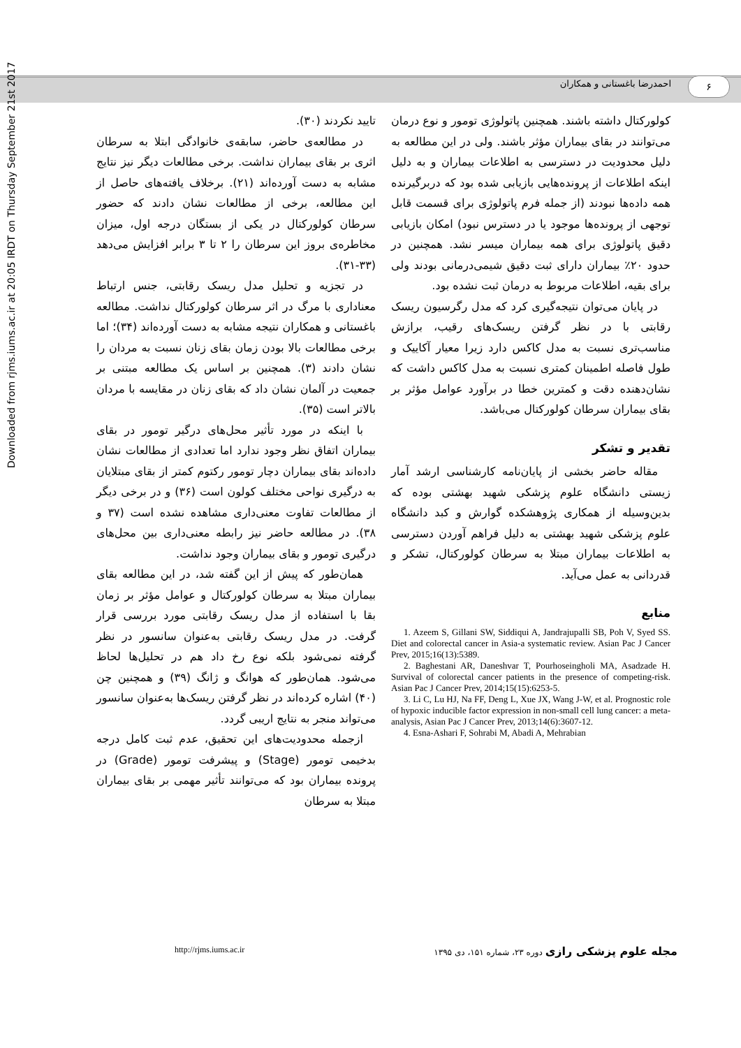۶ احمدرضا باغستانی و همکاران
Downloaded from rjms.iums.ac.ir at 20:05 IRDT on Thursday September 21st 2017
تایید نکردند (۳۰).
در مطالعه‌ی حاضر، سابقه‌ی خانوادگی ابتلا به سرطان اثری بر بقای بیماران نداشت. برخی مطالعات دیگر نیز نتایج مشابه به دست آورده‌اند (۲۱). برخلاف یافته‌های حاصل از این مطالعه، برخی از مطالعات نشان دادند که حضور سرطان کولورکتال در یکی از بستگان درجه اول، میزان مخاطره‌ی بروز این سرطان را ۲ تا ۳ برابر افزایش می‌دهد (۳۳-۳۱).
در تجزیه و تحلیل مدل ریسک رقابتی، جنس ارتباط معناداری با مرگ در اثر سرطان کولورکتال نداشت. مطالعه باغستانی و همکاران نتیجه مشابه به دست آورده‌اند (۳۴)؛ اما برخی مطالعات بالا بودن زمان بقای زنان نسبت به مردان را نشان دادند (۳). همچنین بر اساس یک مطالعه مبتنی بر جمعیت در آلمان نشان داد که بقای زنان در مقایسه با مردان بالاتر است (۳۵).
با اینکه در مورد تأثیر محل‌های درگیر تومور در بقای بیماران اتفاق نظر وجود ندارد اما تعدادی از مطالعات نشان داده‌اند بقای بیماران دچار تومور رکتوم کمتر از بقای مبتلایان به درگیری نواحی مختلف کولون است (۳۶) و در برخی دیگر از مطالعات تفاوت معنی‌داری مشاهده نشده است (۳۷ و ۳۸). در مطالعه حاضر نیز رابطه معنی‌داری بین محل‌های درگیری تومور و بقای بیماران وجود نداشت.
همان‌طور که پیش از این گفته شد، در این مطالعه بقای بیماران مبتلا به سرطان کولورکتال و عوامل مؤثر بر زمان بقا با استفاده از مدل ریسک رقابتی مورد بررسی قرار گرفت. در مدل ریسک رقابتی به‌عنوان سانسور در نظر گرفته نمی‌شود بلکه نوع رخ داد هم در تحلیل‌ها لحاظ می‌شود. همان‌طور که هوانگ و ژانگ (۳۹) و همچنین چن (۴۰) اشاره کرده‌اند در نظر گرفتن ریسک‌ها به‌عنوان سانسور می‌تواند منجر به نتایج اریبی گردد.
ازجمله محدودیت‌های این تحقیق، عدم ثبت کامل درجه بدخیمی تومور (Stage) و پیشرفت تومور (Grade) در پرونده بیماران بود که می‌توانند تأثیر مهمی بر بقای بیماران مبتلا به سرطان
کولورکتال داشته باشند. همچنین پاتولوژی تومور و نوع درمان می‌توانند در بقای بیماران مؤثر باشند. ولی در این مطالعه به دلیل محدودیت در دسترسی به اطلاعات بیماران و به دلیل اینکه اطلاعات از پرونده‌هایی بازیابی شده بود که دربرگیرنده همه داده‌ها نبودند (از جمله فرم پاتولوژی برای قسمت قابل توجهی از پرونده‌ها موجود یا در دسترس نبود) امکان بازیابی دقیق پاتولوژی برای همه بیماران میسر نشد. همچنین در حدود ۲۰٪ بیماران دارای ثبت دقیق شیمی‌درمانی بودند ولی برای بقیه، اطلاعات مربوط به درمان ثبت نشده بود.
در پایان می‌توان نتیجه‌گیری کرد که مدل رگرسیون ریسک رقابتی با در نظر گرفتن ریسک‌های رقیب، برازش مناسب‌تری نسبت به مدل کاکس دارد زیرا معیار آکاییک و طول فاصله اطمینان کمتری نسبت به مدل کاکس داشت که نشان‌دهنده دقت و کمترین خطا در برآورد عوامل مؤثر بر بقای بیماران سرطان کولورکتال می‌باشد.
تقدیر و تشکر
مقاله حاضر بخشی از پایان‌نامه کارشناسی ارشد آمار زیستی دانشگاه علوم پزشکی شهید بهشتی بوده که بدین‌وسیله از همکاری پژوهشکده گوارش و کبد دانشگاه علوم پزشکی شهید بهشتی به دلیل فراهم آوردن دسترسی به اطلاعات بیماران مبتلا به سرطان کولورکتال، تشکر و قدردانی به عمل می‌آید.
منابع
1. Azeem S, Gillani SW, Siddiqui A, Jandrajupalli SB, Poh V, Syed SS. Diet and colorectal cancer in Asia-a systematic review. Asian Pac J Cancer Prev, 2015;16(13):5389.
2. Baghestani AR, Daneshvar T, Pourhoseingholi MA, Asadzade H. Survival of colorectal cancer patients in the presence of competing-risk. Asian Pac J Cancer Prev, 2014;15(15):6253-5.
3. Li C, Lu HJ, Na FF, Deng L, Xue JX, Wang J-W, et al. Prognostic role of hypoxic inducible factor expression in non-small cell lung cancer: a meta-analysis, Asian Pac J Cancer Prev, 2013;14(6):3607-12.
4. Esna-Ashari F, Sohrabi M, Abadi A, Mehrabian
http://rjms.iums.ac.ir مجله علوم پزشکی رازی دوره ۲۳، شماره ۱۵۱، دی ۱۳۹۵